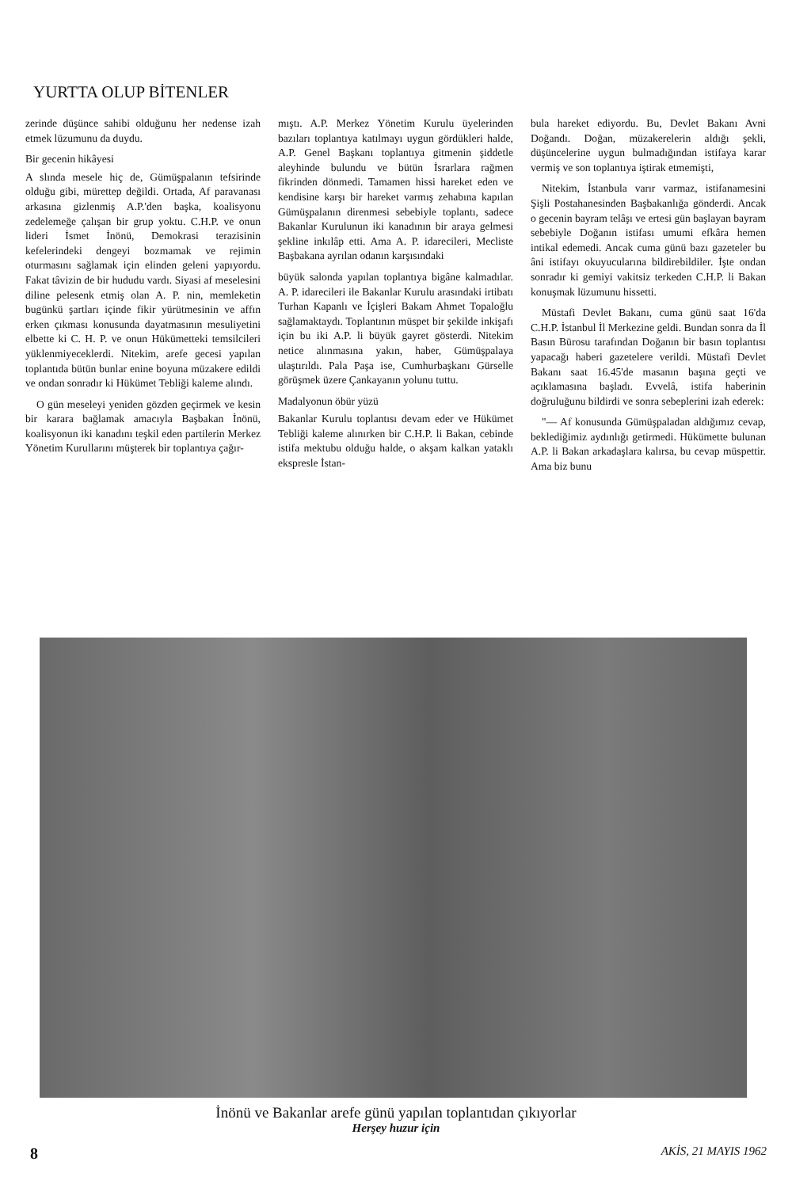YURTTA OLUP BİTENLER
zerinde düşünce sahibi olduğunu her nedense izah etmek lüzumunu da duydu.
Bir gecenin hikâyesi
A slında mesele hiç de, Gümüşpalanın tefsirinde olduğu gibi, mürettep değildi. Ortada, Af paravanası arkasına gizlenmiş A.P.'den başka, koalisyonu zedelemeğe çalışan bir grup yoktu. C.H.P. ve onun lideri İsmet İnönü, Demokrasi terazisinin kefelerindeki dengeyi bozmamak ve rejimin oturmasını sağlamak için elinden geleni yapıyordu. Fakat tâvizin de bir hududu vardı. Siyasi af meselesini diline pelesenk etmiş olan A. P. nin, memleketin bugünkü şartları içinde fikir yürütmesinin ve affın erken çıkması konusunda dayatmasının mesuliyetini elbette ki C. H. P. ve onun Hükümetteki temsilcileri yüklenmiyeceklerdi. Nitekim, arefe gecesi yapılan toplantıda bütün bunlar enine boyuna müzakere edildi ve ondan sonradır ki Hükümet Tebliği kaleme alındı.
O gün meseleyi yeniden gözden geçirmek ve kesin bir karara bağlamak amacıyla Başbakan İnönü, koalisyonun iki kanadını teşkil eden partilerin Merkez Yönetim Kurullarını müşterek bir toplantıya çağır-
mıştı. A.P. Merkez Yönetim Kurulu üyelerinden bazıları toplantıya katılmayı uygun gördükleri halde, A.P. Genel Başkanı toplantıya gitmenin şiddetle aleyhinde bulundu ve bütün İsrarlara rağmen fikrinden dönmedi. Tamamen hissi hareket eden ve kendisine karşı bir hareket varmış zehabına kapılan Gümüşpalanın direnmesi sebebiyle toplantı, sadece Bakanlar Kurulunun iki kanadının bir araya gelmesi şekline inkılâp etti. Ama A. P. idarecileri, Mecliste Başbakana ayrılan odanın karşısındaki
büyük salonda yapılan toplantıya bigâne kalmadılar. A. P. idarecileri ile Bakanlar Kurulu arasındaki irtibatı Turhan Kapanlı ve İçişleri Bakam Ahmet Topaloğlu sağlamaktaydı. Toplantının müspet bir şekilde inkişafı için bu iki A.P. li büyük gayret gösterdi. Nitekim netice alınmasına yakın, haber, Gümüşpalaya ulaştırıldı. Pala Paşa ise, Cumhurbaşkanı Gürselle görüşmek üzere Çankayanın yolunu tuttu.
Madalyonun öbür yüzü
Bakanlar Kurulu toplantısı devam eder ve Hükümet Tebliği kaleme alınırken bir C.H.P. li Bakan, cebinde istifa mektubu olduğu halde, o akşam kalkan yataklı ekspresle İstan-
bula hareket ediyordu. Bu, Devlet Bakanı Avni Doğandı. Doğan, müzakerelerin aldığı şekli, düşüncelerine uygun bulmadığından istifaya karar vermiş ve son toplantıya iştirak etmemişti,
Nitekim, İstanbula varır varmaz, istifanamesini Şişli Postahanesinden Başbakanlığa gönderdi. Ancak o gecenin bayram telâşı ve ertesi gün başlayan bayram sebebiyle Doğanın istifası umumi efkâra hemen intikal edemedi. Ancak cuma günü bazı gazeteler bu âni istifayı okuyucularına bildirebildiler. İşte ondan sonradır ki gemiyi vakitsiz terkeden C.H.P. li Bakan konuşmak lüzumunu hissetti.
Müstafi Devlet Bakanı, cuma günü saat 16'da C.H.P. İstanbul İl Merkezine geldi. Bundan sonra da İl Basın Bürosu tarafından Doğanın bir basın toplantısı yapacağı haberi gazetelere verildi. Müstafi Devlet Bakanı saat 16.45'de masanın başına geçti ve açıklamasına başladı. Evvelâ, istifa haberinin doğruluğunu bildirdi ve sonra sebeplerini izah ederek:
"— Af konusunda Gümüşpaladan aldığımız cevap, beklediğimiz aydınlığı getirmedi. Hükümette bulunan A.P. li Bakan arkadaşlara kalırsa, bu cevap müspettir. Ama biz bunu
İnönü ve Bakanlar arefe günü yapılan toplantıdan çıkıyorlar
Herşey huzur için
8 AKİS, 21 MAYIS 1962